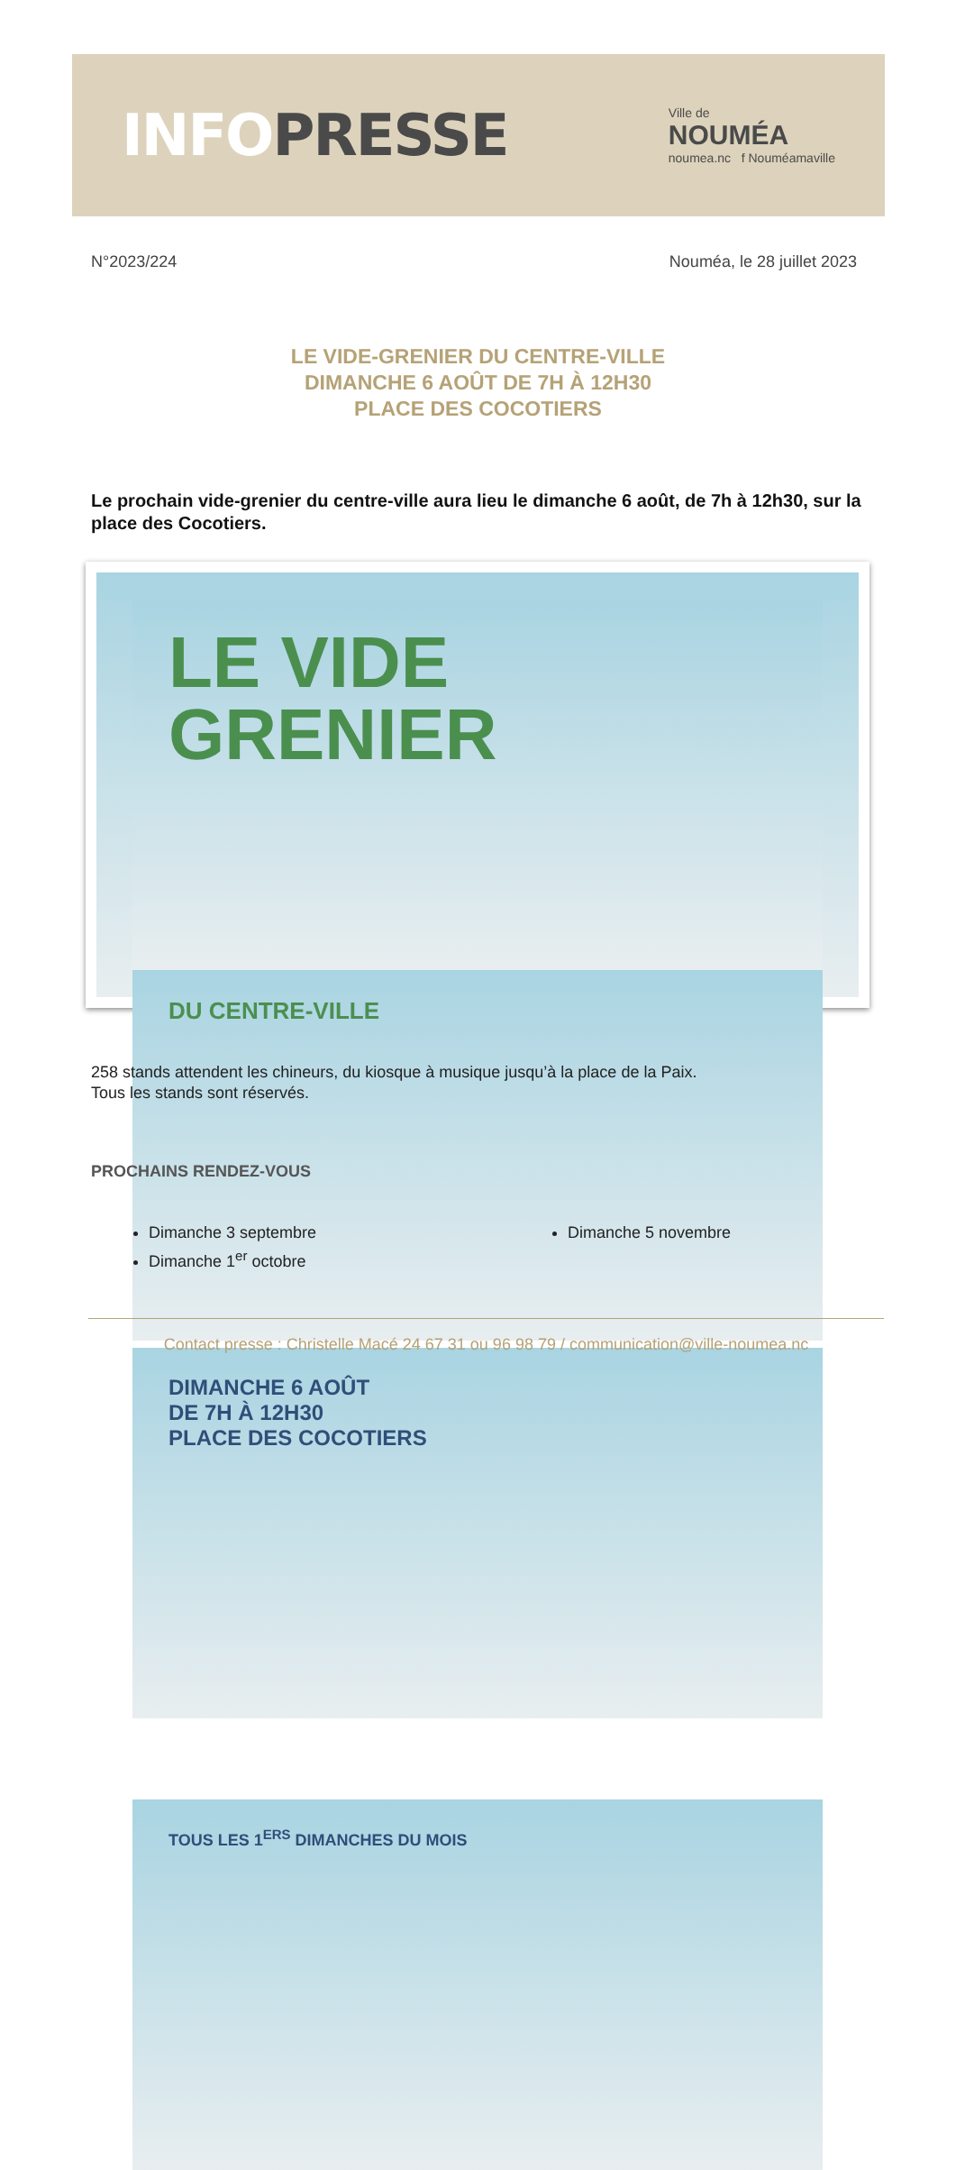INFO PRESSE
Ville de
NOUMÉA
noumea.nc f Nouméamaville
N°2023/224 Nouméa, le 28 juillet 2023
LE VIDE-GRENIER DU CENTRE-VILLE
DIMANCHE 6 AOÛT DE 7H À 12H30
PLACE DES COCOTIERS
Le prochain vide-grenier du centre-ville aura lieu le dimanche 6 août, de 7h à 12h30, sur la place des Cocotiers.
LE VIDE
GRENIER
DU CENTRE-VILLE
DIMANCHE 6 AOÛT
DE 7H À 12H30
PLACE DES COCOTIERS
TOUS LES 1<sup>ERS</sup> DIMANCHES DU MOIS
258 stands attendent les chineurs, du kiosque à musique jusqu’à la place de la Paix.
Tous les stands sont réservés.
PROCHAINS RENDEZ-VOUS
Dimanche 3 septembre
Dimanche 1<sup>er</sup> octobre
Dimanche 5 novembre
Contact presse : Christelle Macé 24 67 31 ou 96 98 79 / communication@ville-noumea.nc